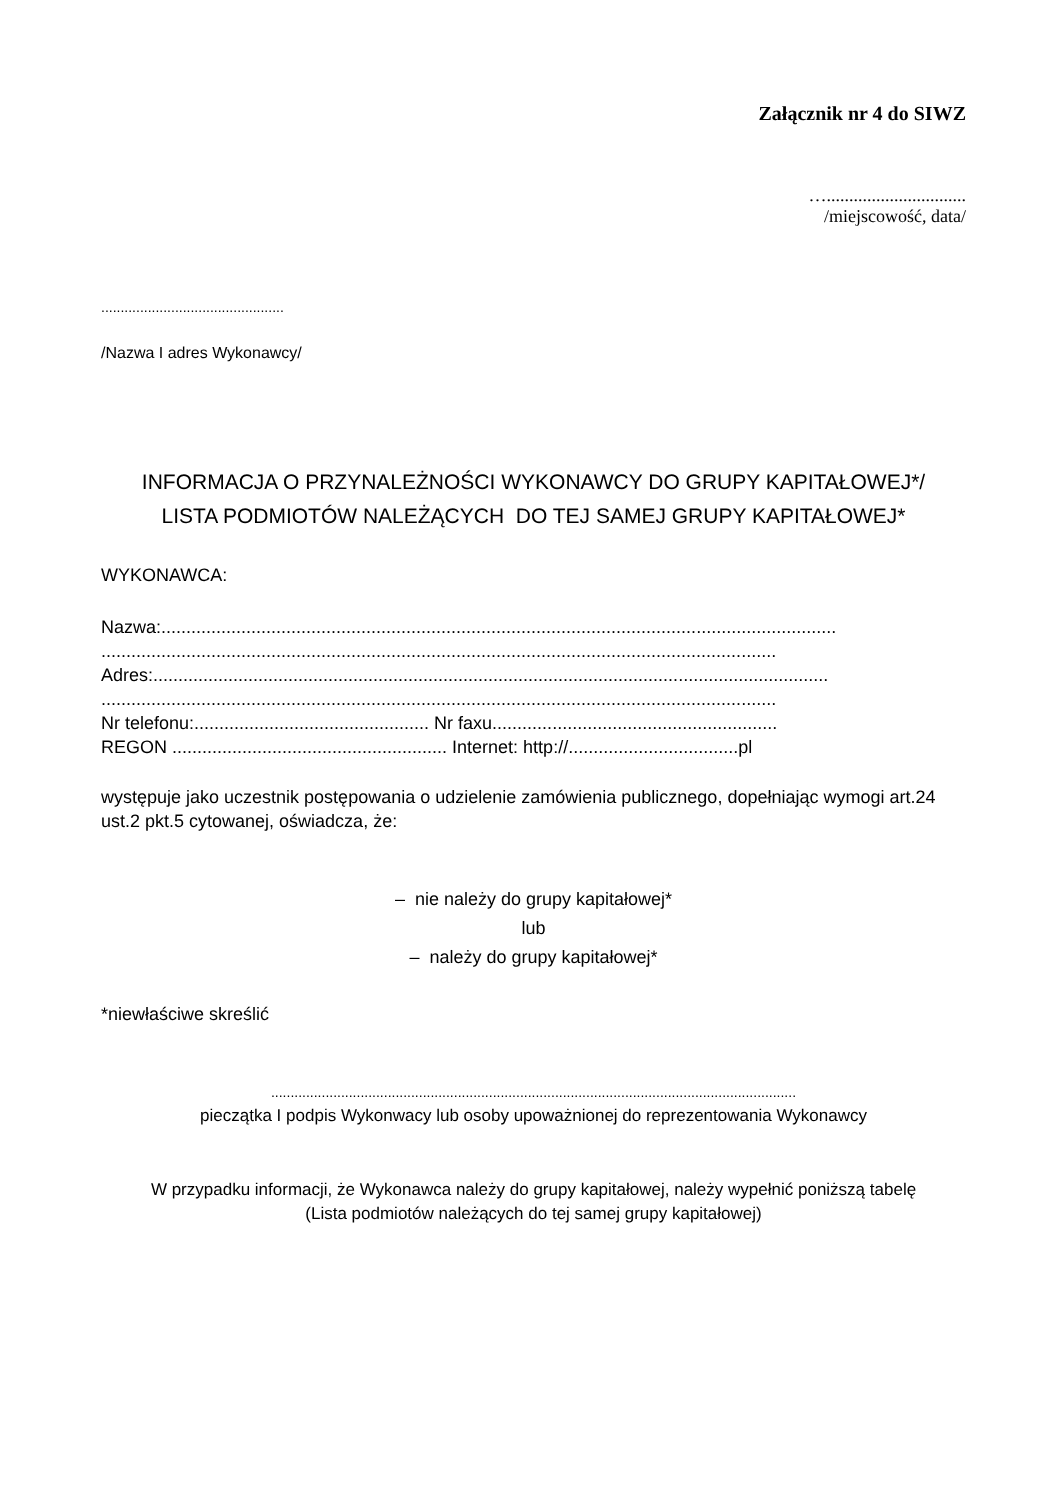Załącznik nr 4 do SIWZ
…...............................
/miejscowość, data/
...............................................
/Nazwa I adres Wykonawcy/
INFORMACJA O PRZYNALEŻNOŚCI WYKONAWCY DO GRUPY KAPITAŁOWEJ*/
LISTA PODMIOTÓW NALEŻĄCYCH DO TEJ SAMEJ GRUPY KAPITAŁOWEJ*
WYKONAWCA:
Nazwa:.......................................................................................................................................
.......................................................................................................................................
Adres:.......................................................................................................................................
.......................................................................................................................................
Nr telefonu:............................................... Nr faxu.........................................................
REGON ....................................................... Internet: http://..................................pl
występuje jako uczestnik postępowania o udzielenie zamówienia publicznego, dopełniając wymogi art.24 ust.2 pkt.5 cytowanej, oświadcza, że:
– nie należy do grupy kapitałowej*
lub
– należy do grupy kapitałowej*
*niewłaściwe skreślić
.......................................................................................................................................
pieczątka I podpis Wykonwacy lub osoby upoważnionej do reprezentowania Wykonawcy
W przypadku informacji, że Wykonawca należy do grupy kapitałowej, należy wypełnić poniższą tabelę
(Lista podmiotów należących do tej samej grupy kapitałowej)